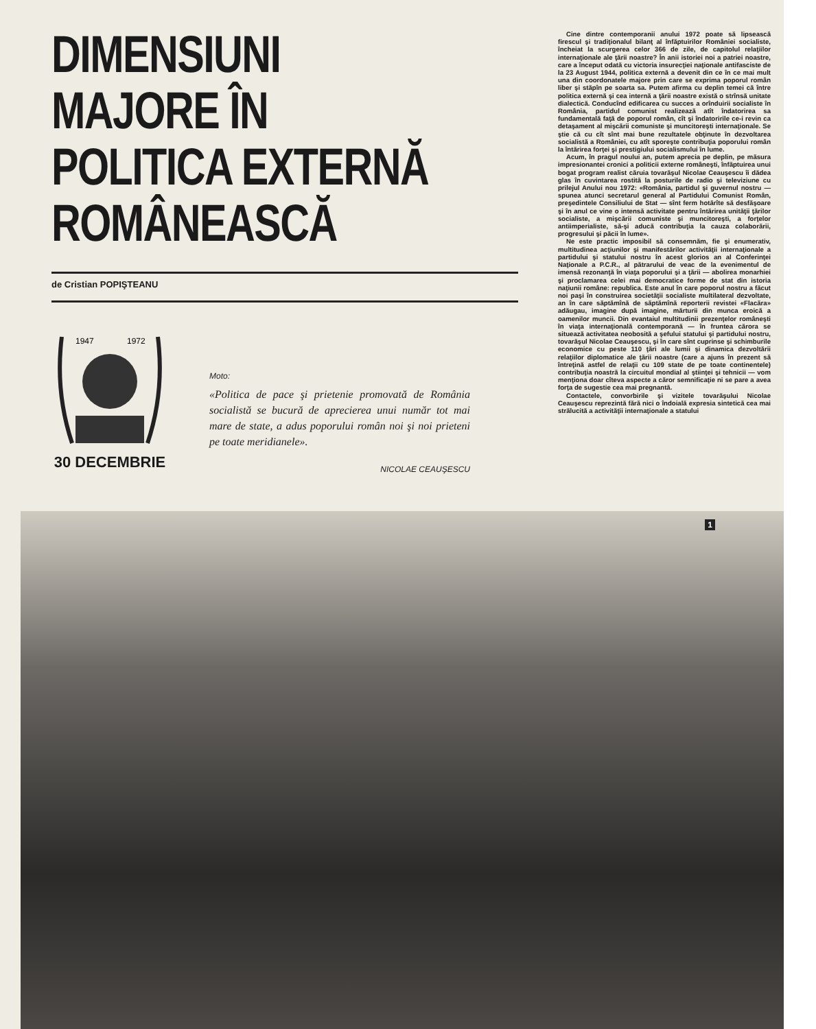DIMENSIUNI
MAJORE ÎN
POLITICA EXTERNĂ
ROMÂNEASCĂ
de Cristian POPIŞTEANU
1947
1972
30 DECEMBRIE
Moto:
«Politica de pace şi prietenie promovată de România socialistă se bucură de aprecierea unui număr tot mai mare de state, a adus poporului român noi şi noi prieteni pe toate meridianele».
NICOLAE CEAUŞESCU
Cine dintre contemporanii anului 1972 poate să lipsească firescul şi tradiţionalul bilanţ al înfăptuirilor României socialiste, încheiat la scurgerea celor 366 de zile, de capitolul relaţiilor internaţionale ale ţării noastre? În anii istoriei noi a patriei noastre, care a început odată cu victoria insurecţiei naţionale antifasciste de la 23 August 1944, politica externă a devenit din ce în ce mai mult una din coordonatele majore prin care se exprima poporul român liber şi stăpîn pe soarta sa. Putem afirma cu deplin temei că între politica externă şi cea internă a ţării noastre există o strînsă unitate dialectică. Conducînd edificarea cu succes a orînduirii socialiste în România, partidul comunist realizează atît îndatorirea sa fundamentală faţă de poporul român, cît şi îndatoririle ce-i revin ca detaşament al mişcării comuniste şi muncitoreşti internaţionale. Se ştie că cu cît sînt mai bune rezultatele obţinute în dezvoltarea socialistă a României, cu atît sporeşte contribuţia poporului român la întărirea forţei şi prestigiului socialismului în lume.
Acum, în pragul noului an, putem aprecia pe deplin, pe măsura impresionantei cronici a politicii externe româneşti, înfăptuirea unui bogat program realist căruia tovarăşul Nicolae Ceauşescu îi dădea glas în cuvintarea rostită la posturile de radio şi televiziune cu prilejul Anului nou 1972: «România, partidul şi guvernul nostru — spunea atunci secretarul general al Partidului Comunist Român, preşedintele Consiliului de Stat — sînt ferm hotărîte să desfăşoare şi în anul ce vine o intensă activitate pentru întărirea unităţii ţărilor socialiste, a mişcării comuniste şi muncitoreşti, a forţelor antiimperialiste, să-şi aducă contribuţia la cauza colaborării, progresului şi păcii în lume».
Ne este practic imposibil să consemnăm, fie şi enumerativ, multitudinea acţiunilor şi manifestărilor activităţii internaţionale a partidului şi statului nostru în acest glorios an al Conferinţei Naţionale a P.C.R., al pătrarului de veac de la evenimentul de imensă rezonanţă în viaţa poporului şi a ţării — abolirea monarhiei şi proclamarea celei mai democratice forme de stat din istoria naţiunii române: republica. Este anul în care poporul nostru a făcut noi paşi în construirea societăţii socialiste multilateral dezvoltate, an în care săptămînă de săptămînă reporterii revistei «Flacăra» adăugau, imagine după imagine, mărturii din munca eroică a oamenilor muncii. Din evantaiul multitudinii prezenţelor româneşti în viaţa internaţională contemporană — în fruntea cărora se situează activitatea neobosită a şefului statului şi partidului nostru, tovarăşul Nicolae Ceauşescu, şi în care sînt cuprinse şi schimburile economice cu peste 110 ţări ale lumii şi dinamica dezvoltării relaţiilor diplomatice ale ţării noastre (care a ajuns în prezent să întreţină astfel de relaţii cu 109 state de pe toate continentele) contribuţia noastră la circuitul mondial al ştiinţei şi tehnicii — vom menţiona doar cîteva aspecte a căror semnificaţie ni se pare a avea forţa de sugestie cea mai pregnantă.
Contactele, convorbirile şi vizitele tovarăşului Nicolae Ceauşescu reprezintă fără nici o îndoială expresia sintetică cea mai strălucită a activităţii internaţionale a statului
1